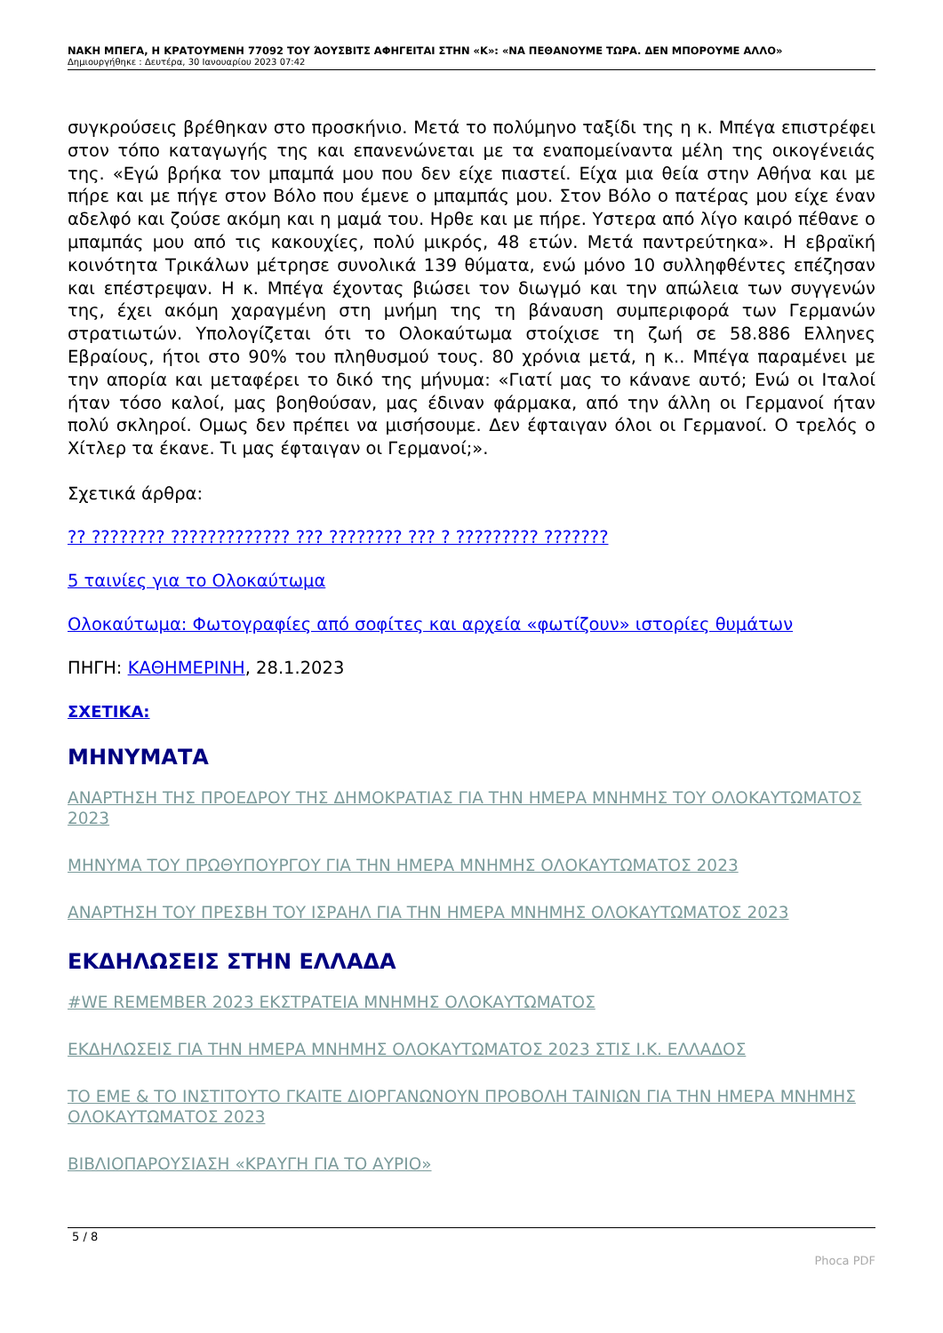ΝΑΚΗ ΜΠΕΓΑ, Η ΚΡΑΤΟΥΜΕΝΗ 77092 ΤΟΥ ΆΟΥΣΒΙΤΣ ΑΦΗΓΕΙΤΑΙ ΣΤΗΝ «Κ»: «ΝΑ ΠΕΘΑΝΟΥΜΕ ΤΩΡΑ. ΔΕΝ ΜΠΟΡΟΥΜΕ ΑΛΛΟ»
Δημιουργήθηκε : Δευτέρα, 30 Ιανουαρίου 2023 07:42
συγκρούσεις βρέθηκαν στο προσκήνιο. Μετά το πολύμηνο ταξίδι της η κ. Μπέγα επιστρέφει στον τόπο καταγωγής της και επανενώνεται με τα εναπομείναντα μέλη της οικογένειάς της. «Εγώ βρήκα τον μπαμπά μου που δεν είχε πιαστεί. Είχα μια θεία στην Αθήνα και με πήρε και με πήγε στον Βόλο που έμενε ο μπαμπάς μου. Στον Βόλο ο πατέρας μου είχε έναν αδελφό και ζούσε ακόμη και η μαμά του. Ηρθε και με πήρε. Υστερα από λίγο καιρό πέθανε ο μπαμπάς μου από τις κακουχίες, πολύ μικρός, 48 ετών. Μετά παντρεύτηκα». Η εβραϊκή κοινότητα Τρικάλων μέτρησε συνολικά 139 θύματα, ενώ μόνο 10 συλληφθέντες επέζησαν και επέστρεψαν. Η κ. Μπέγα έχοντας βιώσει τον διωγμό και την απώλεια των συγγενών της, έχει ακόμη χαραγμένη στη μνήμη της τη βάναυση συμπεριφορά των Γερμανών στρατιωτών. Υπολογίζεται ότι το Ολοκαύτωμα στοίχισε τη ζωή σε 58.886 Ελληνες Εβραίους, ήτοι στο 90% του πληθυσμού τους. 80 χρόνια μετά, η κ.. Μπέγα παραμένει με την απορία και μεταφέρει το δικό της μήνυμα: «Γιατί μας το κάνανε αυτό; Ενώ οι Ιταλοί ήταν τόσο καλοί, μας βοηθούσαν, μας έδιναν φάρμακα, από την άλλη οι Γερμανοί ήταν πολύ σκληροί. Ομως δεν πρέπει να μισήσουμε. Δεν έφταιγαν όλοι οι Γερμανοί. Ο τρελός ο Χίτλερ τα έκανε. Τι μας έφταιγαν οι Γερμανοί;».
Σχετικά άρθρα:
?? ???????? ????????????? ??? ???????? ??? ? ????????? ???????
5 ταινίες για το Ολοκαύτωμα
Ολοκαύτωμα: Φωτογραφίες από σοφίτες και αρχεία «φωτίζουν» ιστορίες θυμάτων
ΠΗΓΗ: ΚΑΘΗΜΕΡΙΝΗ, 28.1.2023
ΣΧΕΤΙΚΑ:
ΜΗΝΥΜΑΤΑ
ΑΝΑΡΤΗΣΗ ΤΗΣ ΠΡΟΕΔΡΟΥ ΤΗΣ ΔΗΜΟΚΡΑΤΙΑΣ ΓΙΑ ΤΗΝ ΗΜΕΡΑ ΜΝΗΜΗΣ ΤΟΥ ΟΛΟΚΑΥΤΩΜΑΤΟΣ 2023
ΜΗΝΥΜΑ ΤΟΥ ΠΡΩΘΥΠΟΥΡΓΟΥ ΓΙΑ ΤΗΝ ΗΜΕΡΑ ΜΝΗΜΗΣ ΟΛΟΚΑΥΤΩΜΑΤΟΣ 2023
ΑΝΑΡΤΗΣΗ ΤΟΥ ΠΡΕΣΒΗ ΤΟΥ ΙΣΡΑΗΛ ΓΙΑ ΤΗΝ ΗΜΕΡΑ ΜΝΗΜΗΣ ΟΛΟΚΑΥΤΩΜΑΤΟΣ 2023
ΕΚΔΗΛΩΣΕΙΣ ΣΤΗΝ ΕΛΛΑΔΑ
#WE REMEMBER 2023 ΕΚΣΤΡΑΤΕΙΑ ΜΝΗΜΗΣ ΟΛΟΚΑΥΤΩΜΑΤΟΣ
ΕΚΔΗΛΩΣΕΙΣ ΓΙΑ ΤΗΝ ΗΜΕΡΑ ΜΝΗΜΗΣ ΟΛΟΚΑΥΤΩΜΑΤΟΣ 2023 ΣΤΙΣ Ι.Κ. ΕΛΛΑΔΟΣ
ΤΟ ΕΜΕ & ΤΟ ΙΝΣΤΙΤΟΥΤΟ ΓΚΑΙΤΕ ΔΙΟΡΓΑΝΩΝΟΥΝ ΠΡΟΒΟΛΗ ΤΑΙΝΙΩΝ ΓΙΑ ΤΗΝ ΗΜΕΡΑ ΜΝΗΜΗΣ ΟΛΟΚΑΥΤΩΜΑΤΟΣ 2023
ΒΙΒΛΙΟΠΑΡΟΥΣΙΑΣΗ «ΚΡΑΥΓΗ ΓΙΑ ΤΟ ΑΥΡΙΟ»
5 / 8
Phoca PDF